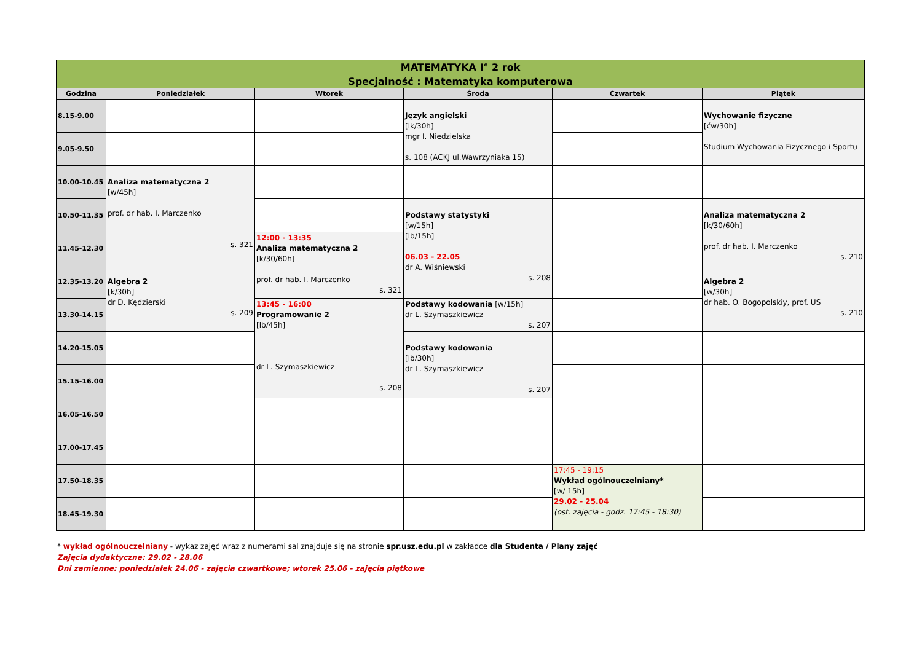| MATEMATYKA I° 2 rok | | | | | |
| Specjalność : Matematyka komputerowa | | | | | |
| Godzina | Poniedziałek | Wtorek | Środa | Czwartek | Piątek |
| 8.15-9.00 | | | Język angielski [lk/30h] mgr I. Niedzielska s. 108 (ACKJ ul.Wawrzyniaka 15) | | Wychowanie fizyczne [ćw/30h] Studium Wychowania Fizycznego i Sportu |
| 9.05-9.50 | | | | | |
| 10.00-10.45 | Analiza matematyczna 2 [w/45h] prof. dr hab. I. Marczenko s. 321 | | | | |
| 10.50-11.35 | | | Podstawy statystyki [w/15h] [lb/15h] 06.03 - 22.05 dr A. Wiśniewski s. 208 | | Analiza matematyczna 2 [k/30/60h] prof. dr hab. I. Marczenko s. 210 |
| 11.45-12.30 | | 12:00 - 13:35 Analiza matematyczna 2 [k/30/60h] prof. dr hab. I. Marczenko s. 321 | | | |
| 12.35-13.20 | Algebra 2 [k/30h] dr D. Kędzierski s. 209 | | | | Algebra 2 [w/30h] dr hab. O. Bogopolskiy, prof. US s. 210 |
| 13.30-14.15 | | 13:45 - 16:00 Programowanie 2 [lb/45h] dr L. Szymaszkiewicz s. 208 | Podstawy kodowania [w/15h] dr L. Szymaszkiewicz s. 207 | | |
| 14.20-15.05 | | | Podstawy kodowania [lb/30h] dr L. Szymaszkiewicz s. 207 | | |
| 15.15-16.00 | | | | | |
| 16.05-16.50 | | | | | |
| 17.00-17.45 | | | | | |
| 17.50-18.35 | | | | 17:45 - 19:15 Wykład ogólnouczelniany* [w/ 15h] 29.02 - 25.04 (ost. zajęcia - godz. 17:45 - 18:30) | |
| 18.45-19.30 | | | | | |
* wykład ogólnouczelniany - wykaz zajęć wraz z numerami sal znajduje się na stronie spr.usz.edu.pl w zakładce dla Studenta / Plany zajęć
Zajęcia dydaktyczne: 29.02 - 28.06
Dni zamienne: poniedziałek 24.06 - zajęcia czwartkowe; wtorek 25.06 - zajęcia piątkowe